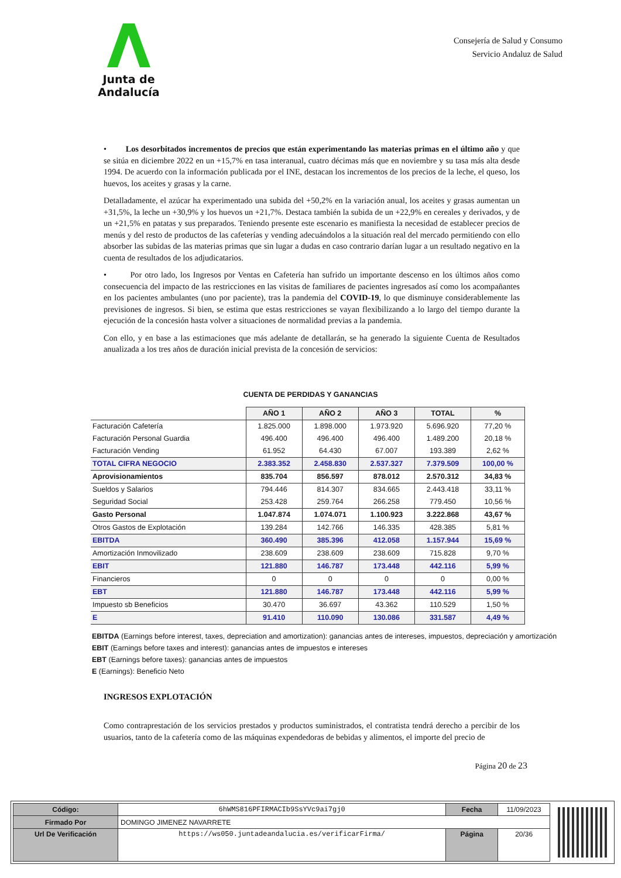Junta de Andalucía
Consejería de Salud y Consumo
Servicio Andaluz de Salud
• Los desorbitados incrementos de precios que están experimentando las materias primas en el último año y que se sitúa en diciembre 2022 en un +15,7% en tasa interanual, cuatro décimas más que en noviembre y su tasa más alta desde 1994. De acuerdo con la información publicada por el INE, destacan los incrementos de los precios de la leche, el queso, los huevos, los aceites y grasas y la carne.
Detalladamente, el azúcar ha experimentado una subida del +50,2% en la variación anual, los aceites y grasas aumentan un +31,5%, la leche un +30,9% y los huevos un +21,7%. Destaca también la subida de un +22,9% en cereales y derivados, y de un +21,5% en patatas y sus preparados. Teniendo presente este escenario es manifiesta la necesidad de establecer precios de menús y del resto de productos de las cafeterías y vending adecuándolos a la situación real del mercado permitiendo con ello absorber las subidas de las materias primas que sin lugar a dudas en caso contrario darían lugar a un resultado negativo en la cuenta de resultados de los adjudicatarios.
• Por otro lado, los Ingresos por Ventas en Cafetería han sufrido un importante descenso en los últimos años como consecuencia del impacto de las restricciones en las visitas de familiares de pacientes ingresados así como los acompañantes en los pacientes ambulantes (uno por paciente), tras la pandemia del COVID-19, lo que disminuye considerablemente las previsiones de ingresos. Si bien, se estima que estas restricciones se vayan flexibilizando a lo largo del tiempo durante la ejecución de la concesión hasta volver a situaciones de normalidad previas a la pandemia.
Con ello, y en base a las estimaciones que más adelante de detallarán, se ha generado la siguiente Cuenta de Resultados anualizada a los tres años de duración inicial prevista de la concesión de servicios:
CUENTA DE PERDIDAS Y GANANCIAS
| | AÑO 1 | AÑO 2 | AÑO 3 | TOTAL | % |
| Facturación Cafetería | 1.825.000 | 1.898.000 | 1.973.920 | 5.696.920 | 77,20 % |
| Facturación Personal Guardia | 496.400 | 496.400 | 496.400 | 1.489.200 | 20,18 % |
| Facturación Vending | 61.952 | 64.430 | 67.007 | 193.389 | 2,62 % |
| TOTAL CIFRA NEGOCIO | 2.383.352 | 2.458.830 | 2.537.327 | 7.379.509 | 100,00 % |
| Aprovisionamientos | 835.704 | 856.597 | 878.012 | 2.570.312 | 34,83 % |
| Sueldos y Salarios | 794.446 | 814.307 | 834.665 | 2.443.418 | 33,11 % |
| Seguridad Social | 253.428 | 259.764 | 266.258 | 779.450 | 10,56 % |
| Gasto Personal | 1.047.874 | 1.074.071 | 1.100.923 | 3.222.868 | 43,67 % |
| Otros Gastos de Explotación | 139.284 | 142.766 | 146.335 | 428.385 | 5,81 % |
| EBITDA | 360.490 | 385.396 | 412.058 | 1.157.944 | 15,69 % |
| Amortización Inmovilizado | 238.609 | 238.609 | 238.609 | 715.828 | 9,70 % |
| EBIT | 121.880 | 146.787 | 173.448 | 442.116 | 5,99 % |
| Financieros | 0 | 0 | 0 | 0 | 0,00 % |
| EBT | 121.880 | 146.787 | 173.448 | 442.116 | 5,99 % |
| Impuesto sb Beneficios | 30.470 | 36.697 | 43.362 | 110.529 | 1,50 % |
| E | 91.410 | 110.090 | 130.086 | 331.587 | 4,49 % |
EBITDA (Earnings before interest, taxes, depreciation and amortization): ganancias antes de intereses, impuestos, depreciación y amortización
EBIT (Earnings before taxes and interest): ganancias antes de impuestos e intereses
EBT (Earnings before taxes): ganancias antes de impuestos
E (Earnings): Beneficio Neto
INGRESOS EXPLOTACIÓN
Como contraprestación de los servicios prestados y productos suministrados, el contratista tendrá derecho a percibir de los usuarios, tanto de la cafetería como de las máquinas expendedoras de bebidas y alimentos, el importe del precio de
Página 20 de 23
| Código: | 6hWMS816PFIRMACIb9SsYVc9ai7gj0 | Fecha | 11/09/2023 |
| Firmado Por | DOMINGO JIMENEZ NAVARRETE | | |
| Url De Verificación | https://ws050.juntadeandalucia.es/verificarFirma/ | Página | 20/36 |